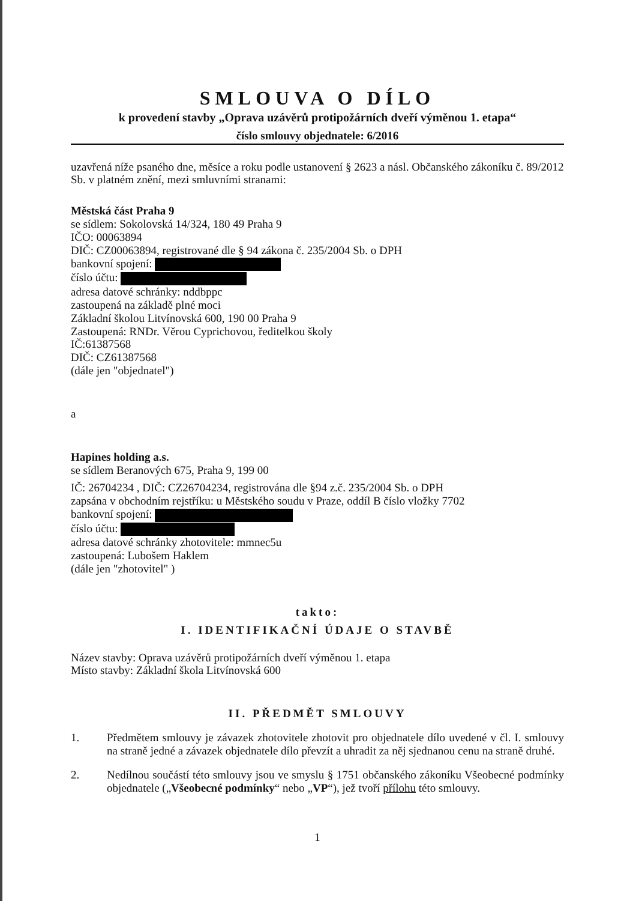SMLOUVA O DÍLO
k provedení stavby „Oprava uzávěrů protipožárních dveří výměnou 1. etapa“
číslo smlouvy objednatele: 6/2016
uzavřená níže psaného dne, měsíce a roku podle ustanovení § 2623 a násl. Občanského zákoníku č. 89/2012 Sb. v platném znění, mezi smluvními stranami:
Městská část Praha 9
se sídlem: Sokolovská 14/324, 180 49 Praha 9
IČO: 00063894
DIČ: CZ00063894, registrované dle § 94 zákona č. 235/2004 Sb. o DPH
bankovní spojení:
číslo účtu:
adresa datové schránky: nddbppc
zastoupená na základě plné moci
Základní školou Litvínovská 600, 190 00 Praha 9
Zastoupená: RNDr. Věrou Cyprichovou, ředitelkou školy
IČ:61387568
DIČ: CZ61387568
(dále jen "objednatel")
a
Hapines holding a.s.
se sídlem Beranových 675, Praha 9, 199 00
IČ: 26704234 , DIČ: CZ26704234, registrována dle §94 z.č. 235/2004 Sb. o DPH
zapsána v obchodním rejstříku: u Městského soudu v Praze, oddíl B číslo vložky 7702
bankovní spojení:
číslo účtu:
adresa datové schránky zhotovitele: mmnec5u
zastoupená: Lubošem Haklem
(dále jen "zhotovitel" )
takto:
I. IDENTIFIKAČNÍ ÚDAJE O STAVBĚ
Název stavby: Oprava uzávěrů protipožárních dveří výměnou 1. etapa
Místo stavby: Základní škola Litvínovská 600
II. PŘEDMĚT SMLOUVY
1. Předmětem smlouvy je závazek zhotovitele zhotovit pro objednatele dílo uvedené v čl. I. smlouvy na straně jedné a závazek objednatele dílo převzít a uhradit za něj sjednanou cenu na straně druhé.
2. Nedílnou součástí této smlouvy jsou ve smyslu § 1751 občanského zákoníku Všeobecné podmínky objednatele („Všeobecné podmínky“ nebo „VP“), jež tvoří přílohu této smlouvy.
1